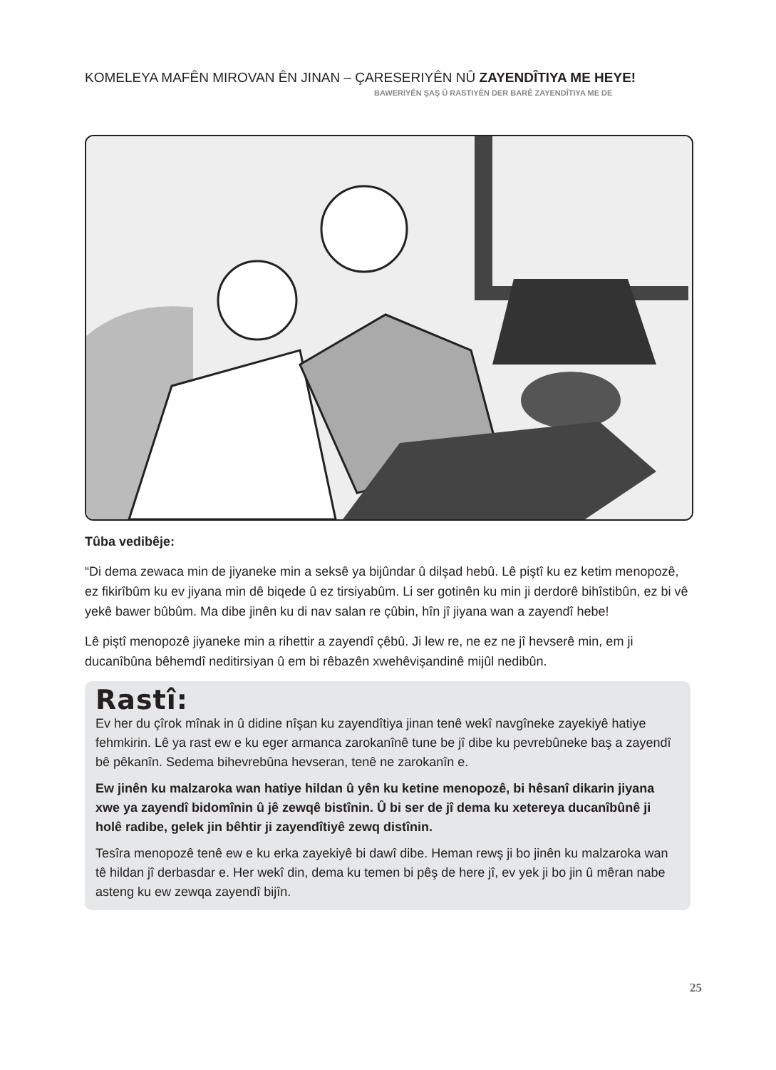KOMELEYA MAFÊN MIROVAN ÊN JINAN – ÇARESERIYÊN NÛ ZAYENDÎTIYA ME HEYE!
BAWERIYÊN ŞAŞ Û RASTIYÊN DER BARÊ ZAYENDÎTIYA ME DE
Tûba vedibêje:
“Di dema zewaca min de jiyaneke min a seksê ya bijûndar û dilşad hebû. Lê piştî ku ez ketim menopozê, ez fikirîbûm ku ev jiyana min dê biqede û ez tirsiyabûm. Li ser gotinên ku min ji derdorê bihîstibûn, ez bi vê yekê bawer bûbûm. Ma dibe jinên ku di nav salan re çûbin, hîn jî jiyana wan a zayendî hebe!
Lê piştî menopozê jiyaneke min a rihettir a zayendî çêbû. Ji lew re, ne ez ne jî hevserê min, em ji ducanîbûna bêhemdî neditirsiyan û em bi rêbazên xwehêvişandinê mijûl nedibûn.
Rastî:
Ev her du çîrok mînak in û didine nîşan ku zayendîtiya jinan tenê wekî navgîneke zayekiyê hatiye fehmkirin. Lê ya rast ew e ku eger armanca zarokanînê tune be jî dibe ku pevrebûneke baş a zayendî bê pêkanîn. Sedema bihevrebûna hevseran, tenê ne zarokanîn e.
Ew jinên ku malzaroka wan hatiye hildan û yên ku ketine menopozê, bi hêsanî dikarin jiyana xwe ya zayendî bidomînin û jê zewqê bistînin. Û bi ser de jî dema ku xetereya ducanîbûnê ji holê radibe, gelek jin bêhtir ji zayendîtiyê zewq distînin.
Tesîra menopozê tenê ew e ku erka zayekiyê bi dawî dibe. Heman rewş ji bo jinên ku malzaroka wan tê hildan jî derbasdar e. Her wekî din, dema ku temen bi pêş de here jî, ev yek ji bo jin û mêran nabe asteng ku ew zewqa zayendî bijîn.
25